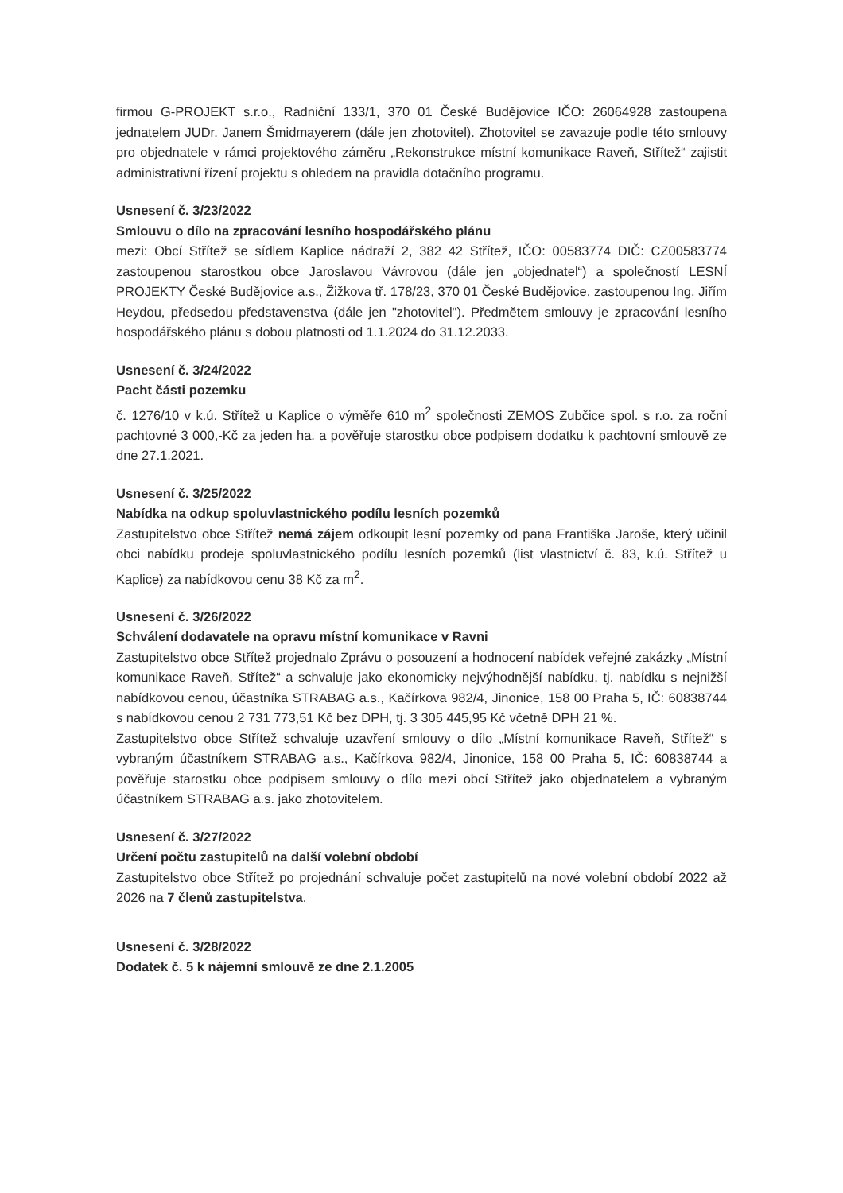firmou G-PROJEKT s.r.o., Radniční 133/1, 370 01 České Budějovice IČO: 26064928 zastoupena jednatelem JUDr. Janem Šmidmayerem (dále jen zhotovitel). Zhotovitel se zavazuje podle této smlouvy pro objednatele v rámci projektového záměru „Rekonstrukce místní komunikace Raveň, Střítež“ zajistit administrativní řízení projektu s ohledem na pravidla dotačního programu.
Usnesení č. 3/23/2022
Smlouvu o dílo na zpracování lesního hospodářského plánu
mezi: Obcí Střítež se sídlem Kaplice nádraží 2, 382 42 Střítež, IČO: 00583774 DIČ: CZ00583774 zastoupenou starostkou obce Jaroslavou Vávrovou (dále jen „objednatel“) a společností LESNÍ PROJEKTY České Budějovice a.s., Žižkova tř. 178/23, 370 01 České Budějovice, zastoupenou Ing. Jiřím Heydou, předsedou představenstva (dále jen "zhotovitel"). Předmětem smlouvy je zpracování lesního hospodářského plánu s dobou platnosti od 1.1.2024 do 31.12.2033.
Usnesení č. 3/24/2022
Pacht části pozemku
č. 1276/10 v k.ú. Střítež u Kaplice o výměře 610 m<sup>2</sup> společnosti ZEMOS Zubčice spol. s r.o. za roční pachtovné 3 000,-Kč za jeden ha. a pověřuje starostku obce podpisem dodatku k pachtovní smlouvě ze dne 27.1.2021.
Usnesení č. 3/25/2022
Nabídka na odkup spoluvlastnického podílu lesních pozemků
Zastupitelstvo obce Střítež nemá zájem odkoupit lesní pozemky od pana Františka Jaroše, který učinil obci nabídku prodeje spoluvlastnického podílu lesních pozemků (list vlastnictví č. 83, k.ú. Střítež u Kaplice) za nabídkovou cenu 38 Kč za m<sup>2</sup>.
Usnesení č. 3/26/2022
Schválení dodavatele na opravu místní komunikace v Ravni
Zastupitelstvo obce Střítež projednalo Zprávu o posouzení a hodnocení nabídek veřejné zakázky „Místní komunikace Raveň, Střítež“ a schvaluje jako ekonomicky nejvýhodnější nabídku, tj. nabídku s nejnižší nabídkovou cenou, účastníka STRABAG a.s., Kačírkova 982/4, Jinonice, 158 00 Praha 5, IČ: 60838744 s nabídkovou cenou 2 731 773,51 Kč bez DPH, tj. 3 305 445,95 Kč včetně DPH 21 %.
Zastupitelstvo obce Střítež schvaluje uzavření smlouvy o dílo „Místní komunikace Raveň, Střítež“ s vybraným účastníkem STRABAG a.s., Kačírkova 982/4, Jinonice, 158 00 Praha 5, IČ: 60838744 a pověřuje starostku obce podpisem smlouvy o dílo mezi obcí Střítež jako objednatelem a vybraným účastníkem STRABAG a.s. jako zhotovitelem.
Usnesení č. 3/27/2022
Určení počtu zastupitelů na další volební období
Zastupitelstvo obce Střítež po projednání schvaluje počet zastupitelů na nové volební období 2022 až 2026 na 7 členů zastupitelstva.
Usnesení č. 3/28/2022
Dodatek č. 5 k nájemní smlouvě ze dne 2.1.2005